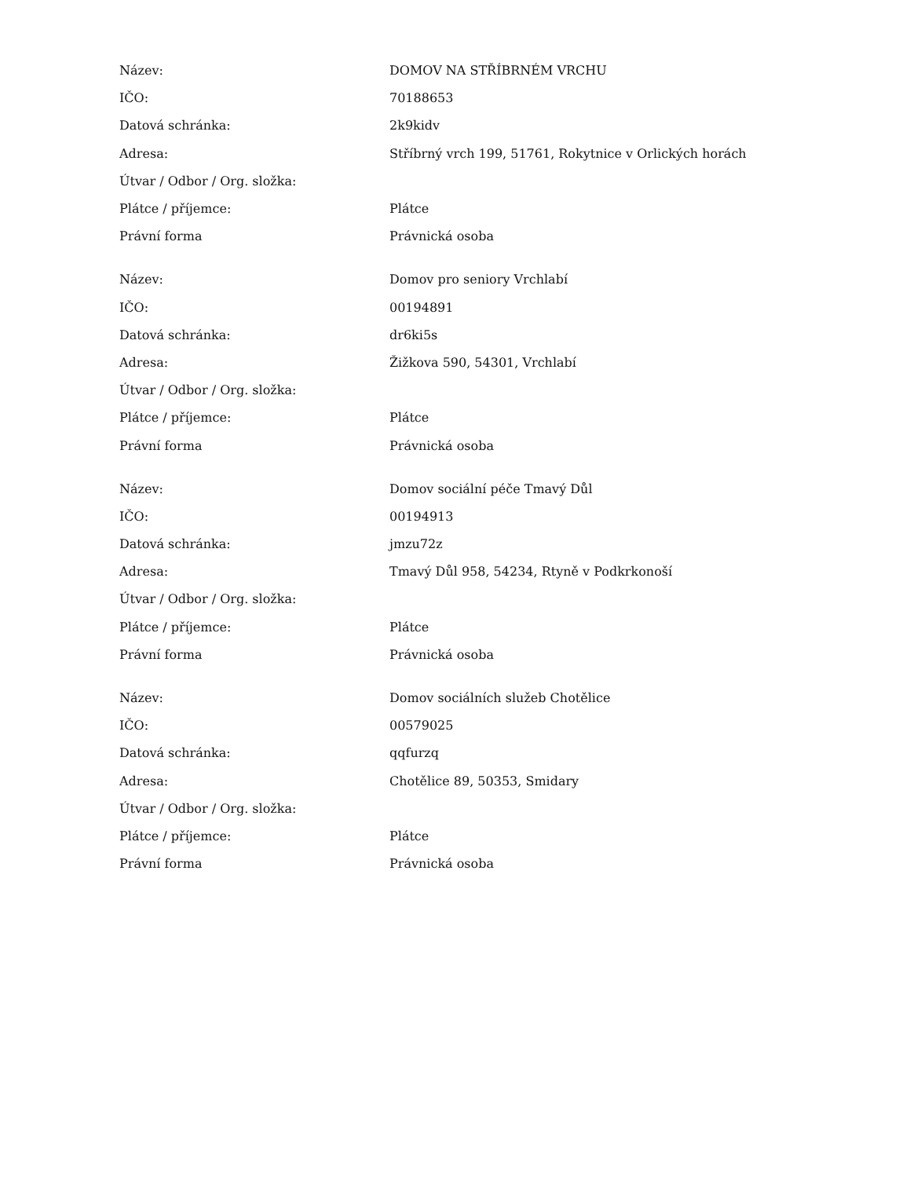| Název: | DOMOV NA STŘÍBRNÉM VRCHU |
| IČO: | 70188653 |
| Datová schránka: | 2k9kidv |
| Adresa: | Stříbrný vrch 199, 51761, Rokytnice v Orlických horách |
| Útvar / Odbor / Org. složka: | |
| Plátce / příjemce: | Plátce |
| Právní forma | Právnická osoba |
| Název: | Domov pro seniory Vrchlabí |
| IČO: | 00194891 |
| Datová schránka: | dr6ki5s |
| Adresa: | Žižkova 590, 54301, Vrchlabí |
| Útvar / Odbor / Org. složka: | |
| Plátce / příjemce: | Plátce |
| Právní forma | Právnická osoba |
| Název: | Domov sociální péče Tmavý Důl |
| IČO: | 00194913 |
| Datová schránka: | jmzu72z |
| Adresa: | Tmavý Důl 958, 54234, Rtyně v Podkrkonoší |
| Útvar / Odbor / Org. složka: | |
| Plátce / příjemce: | Plátce |
| Právní forma | Právnická osoba |
| Název: | Domov sociálních služeb Chotělice |
| IČO: | 00579025 |
| Datová schránka: | qqfurzq |
| Adresa: | Chotělice 89, 50353, Smidary |
| Útvar / Odbor / Org. složka: | |
| Plátce / příjemce: | Plátce |
| Právní forma | Právnická osoba |